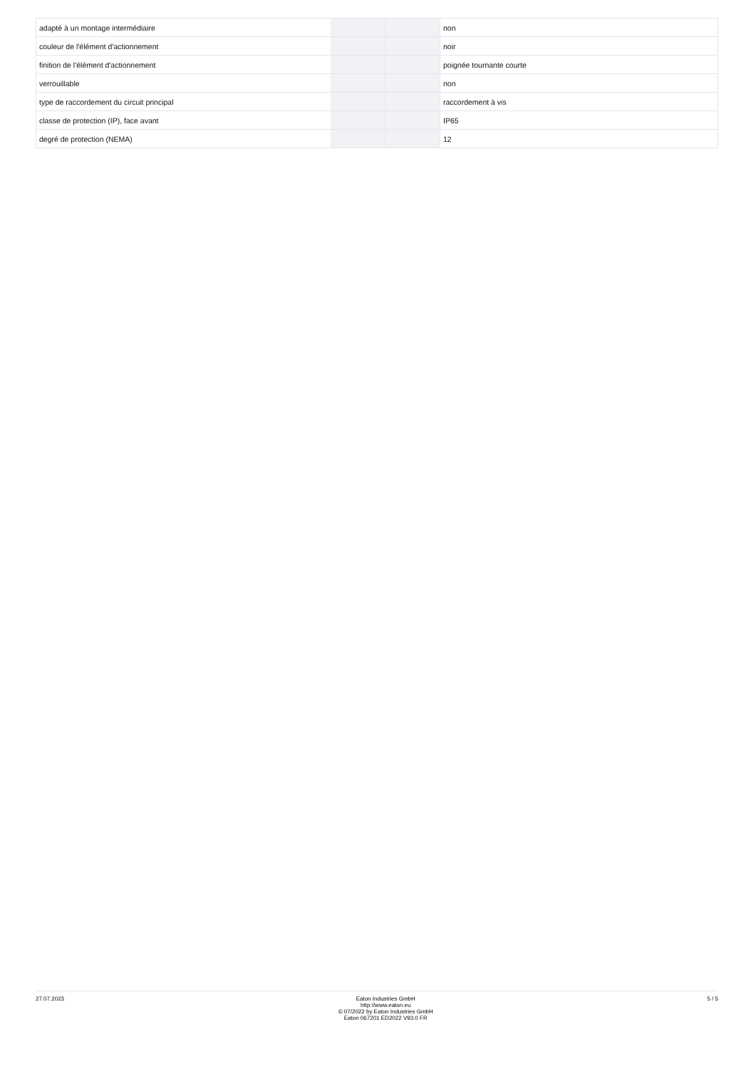| adapté à un montage intermédiaire | | | non |
| couleur de l'élément d'actionnement | | | noir |
| finition de l'élément d'actionnement | | | poignée tournante courte |
| verrouillable | | | non |
| type de raccordement du circuit principal | | | raccordement à vis |
| classe de protection (IP), face avant | | | IP65 |
| degré de protection (NEMA) | | | 12 |
27.07.2023 Eaton Industries GmbH
http://www.eaton.eu
© 07/2022 by Eaton Industries GmbH
Eaton 067201 ED2022 V93.0 FR
5 / 5